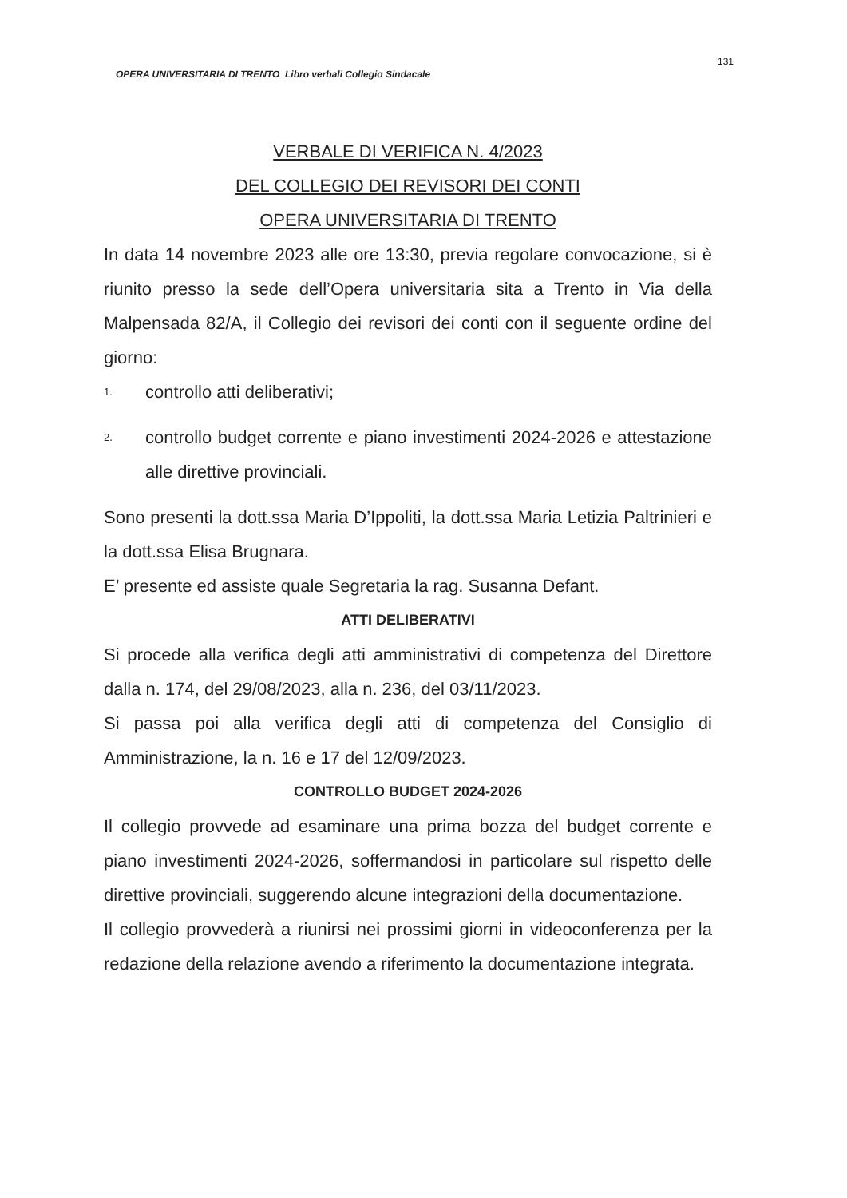OPERA UNIVERSITARIA DI TRENTO Libro verbali Collegio Sindacale
131
VERBALE DI VERIFICA N. 4/2023
DEL COLLEGIO DEI REVISORI DEI CONTI
OPERA UNIVERSITARIA DI TRENTO
In data 14 novembre 2023 alle ore 13:30, previa regolare convocazione, si è riunito presso la sede dell’Opera universitaria sita a Trento in Via della Malpensada 82/A, il Collegio dei revisori dei conti con il seguente ordine del giorno:
1.
controllo atti deliberativi;
2.
controllo budget corrente e piano investimenti 2024-2026 e attestazione alle direttive provinciali.
Sono presenti la dott.ssa Maria D’Ippoliti, la dott.ssa Maria Letizia Paltrinieri e la dott.ssa Elisa Brugnara.
E’ presente ed assiste quale Segretaria la rag. Susanna Defant.
ATTI DELIBERATIVI
Si procede alla verifica degli atti amministrativi di competenza del Direttore dalla n. 174, del 29/08/2023, alla n. 236, del 03/11/2023.
Si passa poi alla verifica degli atti di competenza del Consiglio di Amministrazione, la n. 16 e 17 del 12/09/2023.
CONTROLLO BUDGET 2024-2026
Il collegio provvede ad esaminare una prima bozza del budget corrente e piano investimenti 2024-2026, soffermandosi in particolare sul rispetto delle direttive provinciali, suggerendo alcune integrazioni della documentazione.
Il collegio provvederà a riunirsi nei prossimi giorni in videoconferenza per la redazione della relazione avendo a riferimento la documentazione integrata.